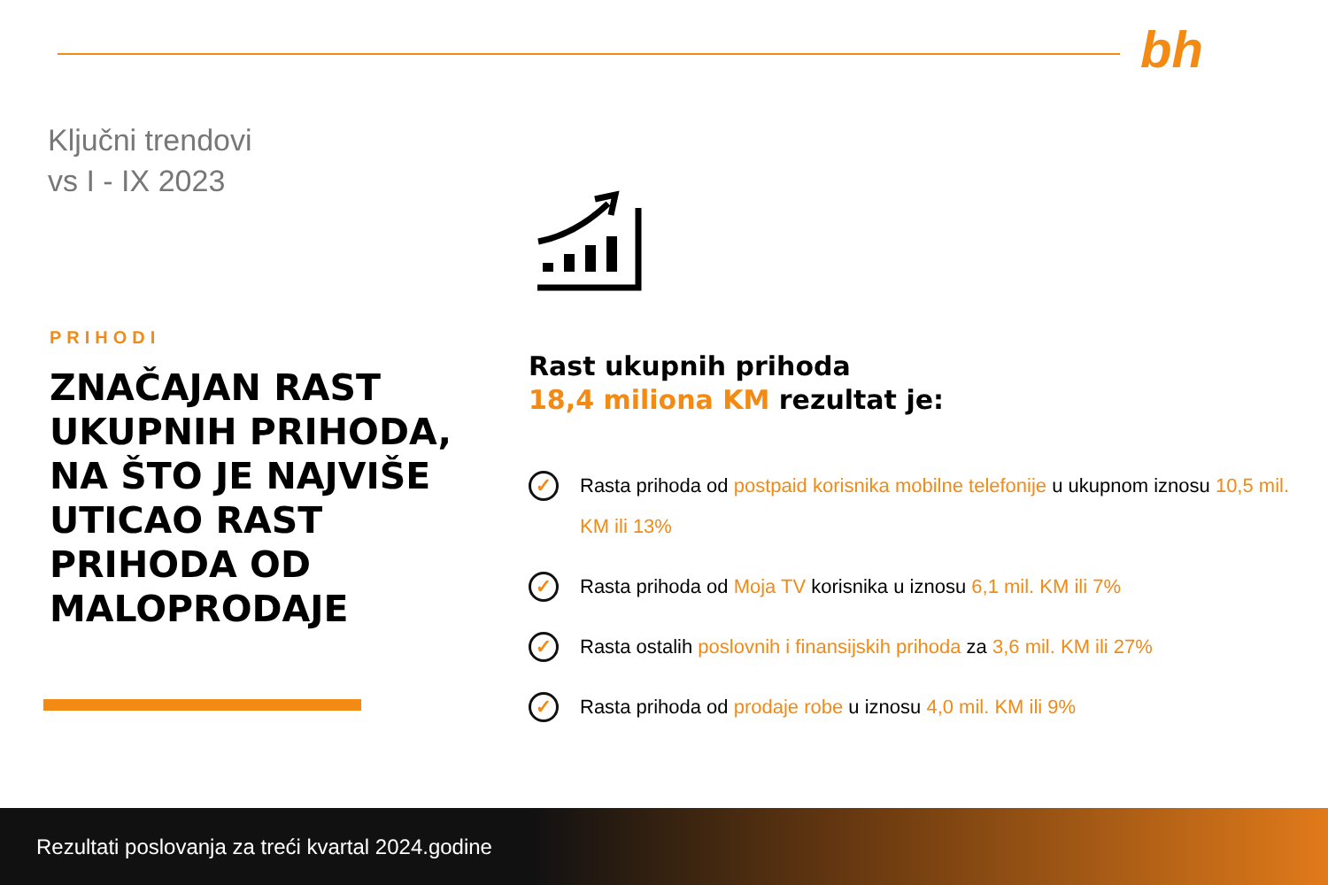bh
Ključni trendovi
vs I - IX 2023
PRIHODI
ZNAČAJAN RAST UKUPNIH PRIHODA, NA ŠTO JE NAJVIŠE UTICAO RAST PRIHODA OD MALOPRODAJE
Rast ukupnih prihoda
18,4 miliona KM rezultat je:
✓
Rasta prihoda od postpaid korisnika mobilne telefonije u ukupnom iznosu 10,5 mil. KM ili 13%
✓
Rasta prihoda od Moja TV korisnika u iznosu 6,1 mil. KM ili 7%
✓
Rasta ostalih poslovnih i finansijskih prihoda za 3,6 mil. KM ili 27%
✓
Rasta prihoda od prodaje robe u iznosu 4,0 mil. KM ili 9%
Rezultati poslovanja za treći kvartal 2024.godine